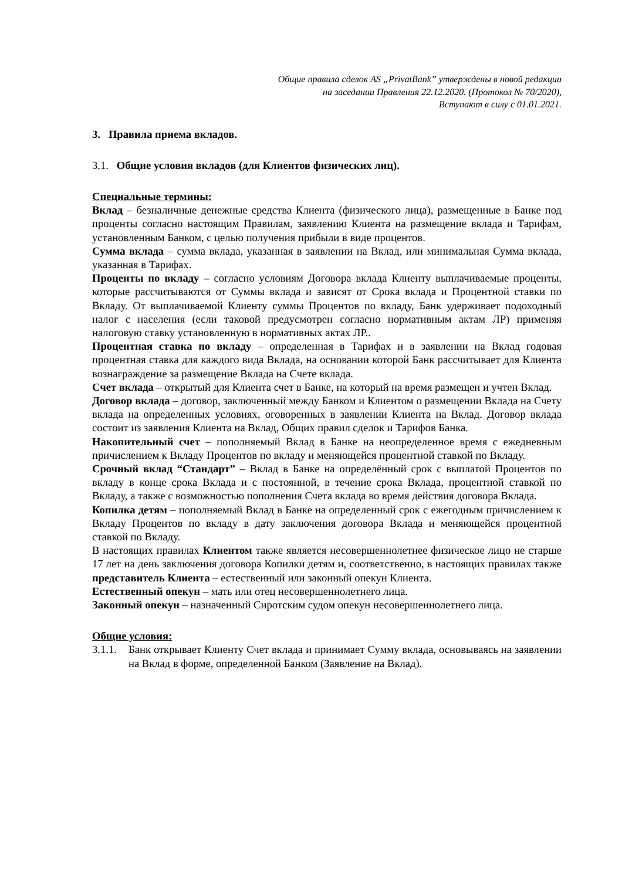Общие правила сделок AS „PrivatBank” утверждены в новой редакции
на заседании Правления 22.12.2020. (Протокол № 70/2020),
Вступают в силу с 01.01.2021.
3. Правила приема вкладов.
3.1. Общие условия вкладов (для Клиентов физических лиц).
Специальные термины:
Вклад – безналичные денежные средства Клиента (физического лица), размещенные в Банке под проценты согласно настоящим Правилам, заявлению Клиента на размещение вклада и Тарифам, установленным Банком, с целью получения прибыли в виде процентов.
Сумма вклада – сумма вклада, указанная в заявлении на Вклад, или минимальная Сумма вклада, указанная в Тарифах.
Проценты по вкладу – согласно условиям Договора вклада Клиенту выплачиваемые проценты, которые рассчитываются от Суммы вклада и зависят от Срока вклада и Процентной ставки по Вкладу. От выплачиваемой Клиенту суммы Процентов по вкладу, Банк удерживает подоходный налог с населения (если таковой предусмотрен согласно нормативным актам ЛР) применяя налоговую ставку установленную в нормативных актах ЛР..
Процентная ставка по вкладу – определенная в Тарифах и в заявлении на Вклад годовая процентная ставка для каждого вида Вклада, на основании которой Банк рассчитывает для Клиента вознаграждение за размещение Вклада на Счете вклада.
Счет вклада – открытый для Клиента счет в Банке, на который на время размещен и учтен Вклад.
Договор вклада – договор, заключенный между Банком и Клиентом о размещении Вклада на Счету вклада на определенных условиях, оговоренных в заявлении Клиента на Вклад. Договор вклада состоит из заявления Клиента на Вклад, Общих правил сделок и Тарифов Банка.
Накопительный счет – пополняемый Вклад в Банке на неопределенное время с ежедневным причислением к Вкладу Процентов по вкладу и меняющейся процентной ставкой по Вкладу.
Срочный вклад “Стандарт” – Вклад в Банке на определённый срок с выплатой Процентов по вкладу в конце срока Вклада и с постоянной, в течение срока Вклада, процентной ставкой по Вкладу, а также с возможностью пополнения Счета вклада во время действия договора Вклада.
Копилка детям – пополняемый Вклад в Банке на определенный срок с ежегодным причислением к Вкладу Процентов по вкладу в дату заключения договора Вклада и меняющейся процентной ставкой по Вкладу.
В настоящих правилах Клиентом также является несовершеннолетнее физическое лицо не старше 17 лет на день заключения договора Копилки детям и, соответственно, в настоящих правилах также представитель Клиента – естественный или законный опекун Клиента.
Естественный опекун – мать или отец несовершеннолетнего лица.
Законный опекун – назначенный Сиротским судом опекун несовершеннолетнего лица.
Общие условия:
3.1.1.
Банк открывает Клиенту Счет вклада и принимает Сумму вклада, основываясь на заявлении на Вклад в форме, определенной Банком (Заявление на Вклад).